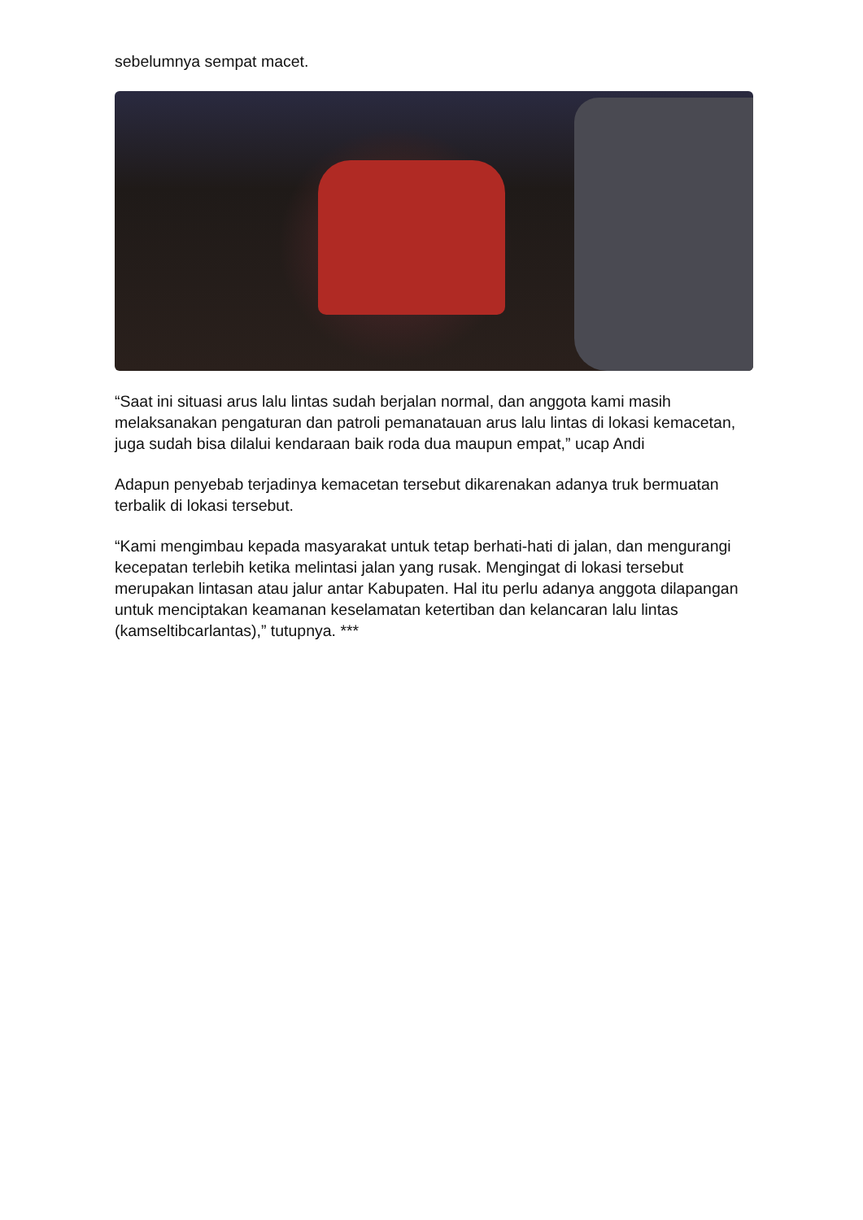sebelumnya sempat macet.
“Saat ini situasi arus lalu lintas sudah berjalan normal, dan anggota kami masih melaksanakan pengaturan dan patroli pemanatauan arus lalu lintas di lokasi kemacetan, juga sudah bisa dilalui kendaraan baik roda dua maupun empat,” ucap Andi
Adapun penyebab terjadinya kemacetan tersebut dikarenakan adanya truk bermuatan terbalik di lokasi tersebut.
“Kami mengimbau kepada masyarakat untuk tetap berhati-hati di jalan, dan mengurangi kecepatan terlebih ketika melintasi jalan yang rusak. Mengingat di lokasi tersebut merupakan lintasan atau jalur antar Kabupaten. Hal itu perlu adanya anggota dilapangan untuk menciptakan keamanan keselamatan ketertiban dan kelancaran lalu lintas (kamseltibcarlantas),” tutupnya. ***